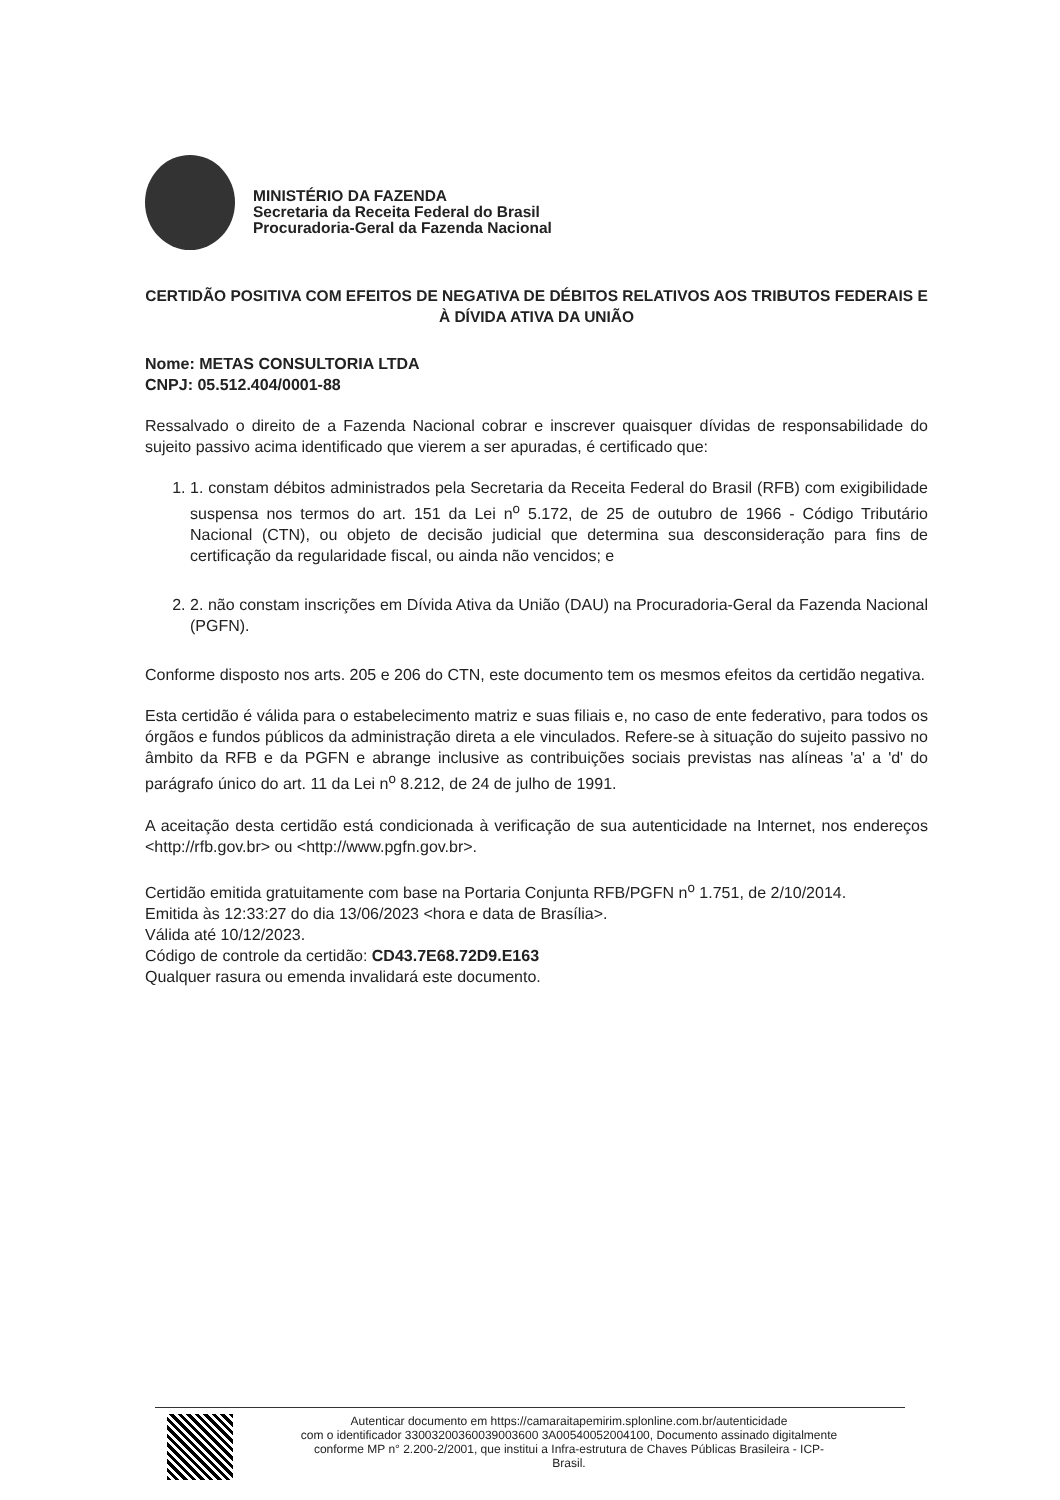MINISTÉRIO DA FAZENDA
Secretaria da Receita Federal do Brasil
Procuradoria-Geral da Fazenda Nacional
CERTIDÃO POSITIVA COM EFEITOS DE NEGATIVA DE DÉBITOS RELATIVOS AOS TRIBUTOS FEDERAIS E À DÍVIDA ATIVA DA UNIÃO
Nome: METAS CONSULTORIA LTDA
CNPJ: 05.512.404/0001-88
Ressalvado o direito de a Fazenda Nacional cobrar e inscrever quaisquer dívidas de responsabilidade do sujeito passivo acima identificado que vierem a ser apuradas, é certificado que:
1. 1. constam débitos administrados pela Secretaria da Receita Federal do Brasil (RFB) com exigibilidade suspensa nos termos do art. 151 da Lei n<sup>o</sup> 5.172, de 25 de outubro de 1966 - Código Tributário Nacional (CTN), ou objeto de decisão judicial que determina sua desconsideração para fins de certificação da regularidade fiscal, ou ainda não vencidos; e
2. 2. não constam inscrições em Dívida Ativa da União (DAU) na Procuradoria-Geral da Fazenda Nacional (PGFN).
Conforme disposto nos arts. 205 e 206 do CTN, este documento tem os mesmos efeitos da certidão negativa.
Esta certidão é válida para o estabelecimento matriz e suas filiais e, no caso de ente federativo, para todos os órgãos e fundos públicos da administração direta a ele vinculados. Refere-se à situação do sujeito passivo no âmbito da RFB e da PGFN e abrange inclusive as contribuições sociais previstas nas alíneas 'a' a 'd' do parágrafo único do art. 11 da Lei n<sup>o</sup> 8.212, de 24 de julho de 1991.
A aceitação desta certidão está condicionada à verificação de sua autenticidade na Internet, nos endereços <http://rfb.gov.br> ou <http://www.pgfn.gov.br>.
Certidão emitida gratuitamente com base na Portaria Conjunta RFB/PGFN n<sup>o</sup> 1.751, de 2/10/2014.
Emitida às 12:33:27 do dia 13/06/2023 <hora e data de Brasília>.
Válida até 10/12/2023.
Código de controle da certidão: CD43.7E68.72D9.E163
Qualquer rasura ou emenda invalidará este documento.
Autenticar documento em https://camaraitapemirim.splonline.com.br/autenticidade
com o identificador 33003200360039003600 3A00540052004100, Documento assinado digitalmente
conforme MP n° 2.200-2/2001, que institui a Infra-estrutura de Chaves Públicas Brasileira - ICP-
Brasil.